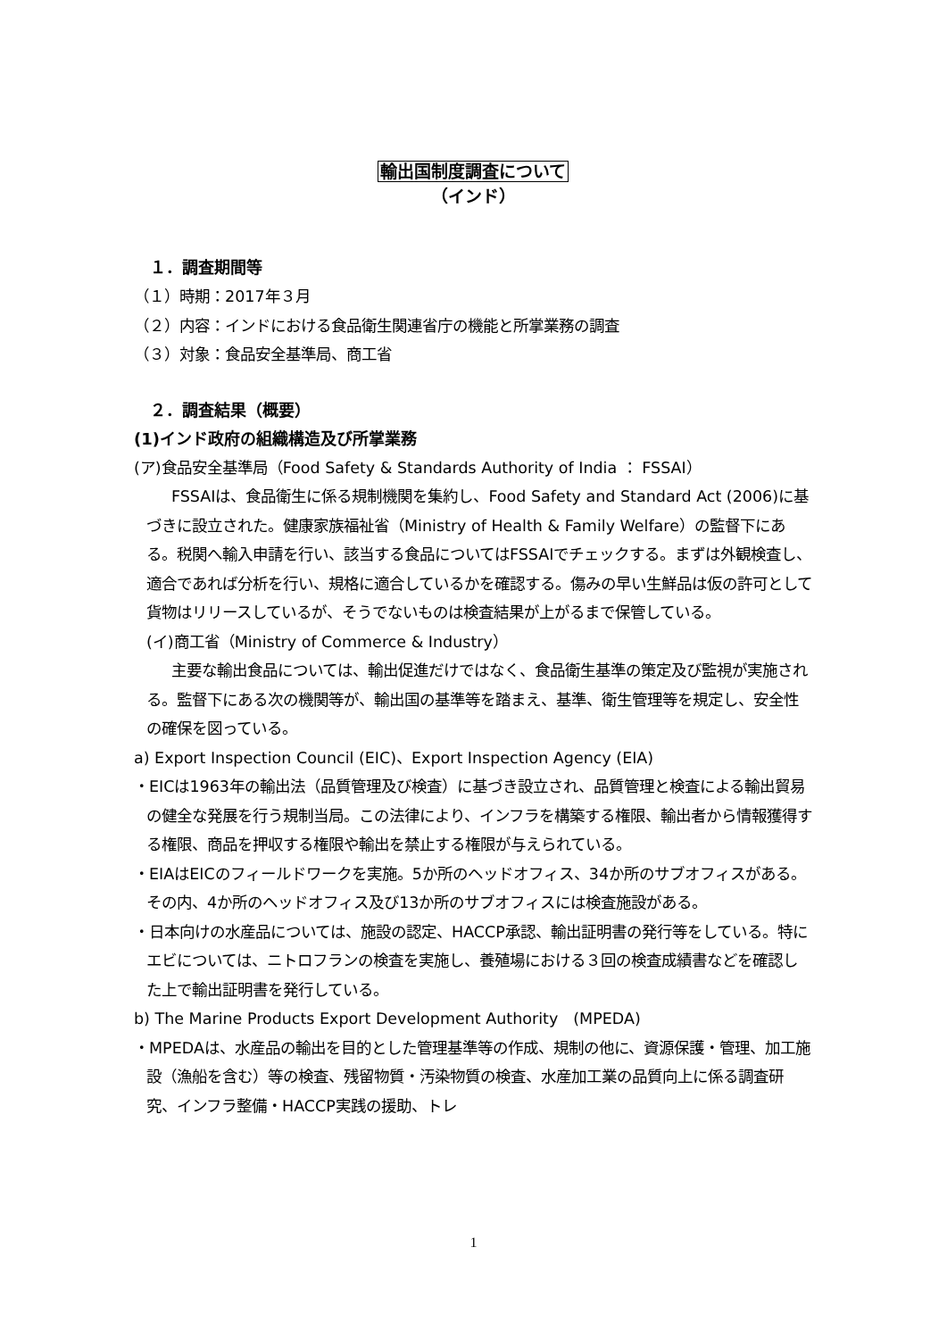輸出国制度調査について
（インド）
　１．調査期間等
（１）時期：2017年３月
（２）内容：インドにおける食品衛生関連省庁の機能と所掌業務の調査
（３）対象：食品安全基準局、商工省
　２．調査結果（概要）
(1)インド政府の組織構造及び所掌業務
(ア)食品安全基準局（Food Safety & Standards Authority of India ： FSSAI）
FSSAIは、食品衛生に係る規制機関を集約し、Food Safety and Standard Act (2006)に基づきに設立された。健康家族福祉省（Ministry of Health & Family Welfare）の監督下にある。税関へ輸入申請を行い、該当する食品についてはFSSAIでチェックする。まずは外観検査し、適合であれば分析を行い、規格に適合しているかを確認する。傷みの早い生鮮品は仮の許可として貨物はリリースしているが、そうでないものは検査結果が上がるまで保管している。
(イ)商工省（Ministry of Commerce & Industry）
主要な輸出食品については、輸出促進だけではなく、食品衛生基準の策定及び監視が実施される。監督下にある次の機関等が、輸出国の基準等を踏まえ、基準、衛生管理等を規定し、安全性の確保を図っている。
a) Export Inspection Council (EIC)、Export Inspection Agency (EIA)
・EICは1963年の輸出法（品質管理及び検査）に基づき設立され、品質管理と検査による輸出貿易の健全な発展を行う規制当局。この法律により、インフラを構築する権限、輸出者から情報獲得する権限、商品を押収する権限や輸出を禁止する権限が与えられている。
・EIAはEICのフィールドワークを実施。5か所のヘッドオフィス、34か所のサブオフィスがある。その内、4か所のヘッドオフィス及び13か所のサブオフィスには検査施設がある。
・日本向けの水産品については、施設の認定、HACCP承認、輸出証明書の発行等をしている。特にエビについては、ニトロフランの検査を実施し、養殖場における３回の検査成績書などを確認した上で輸出証明書を発行している。
b) The Marine Products Export Development Authority　(MPEDA)
・MPEDAは、水産品の輸出を目的とした管理基準等の作成、規制の他に、資源保護・管理、加工施設（漁船を含む）等の検査、残留物質・汚染物質の検査、水産加工業の品質向上に係る調査研究、インフラ整備・HACCP実践の援助、トレ
1